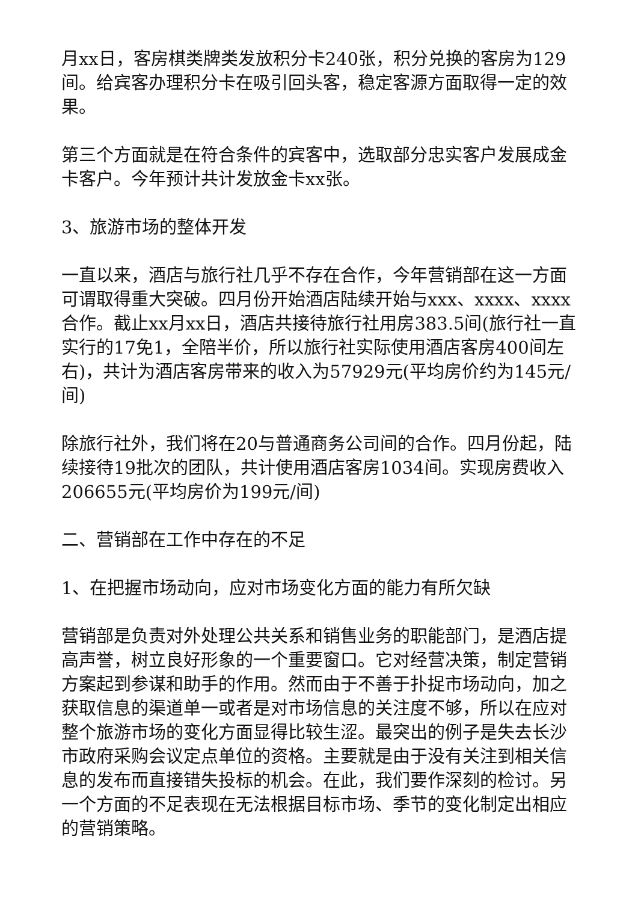月xx日，客房棋类牌类发放积分卡240张，积分兑换的客房为129间。给宾客办理积分卡在吸引回头客，稳定客源方面取得一定的效果。
第三个方面就是在符合条件的宾客中，选取部分忠实客户发展成金卡客户。今年预计共计发放金卡xx张。
3、旅游市场的整体开发
一直以来，酒店与旅行社几乎不存在合作，今年营销部在这一方面可谓取得重大突破。四月份开始酒店陆续开始与xxx、xxxx、xxxx合作。截止xx月xx日，酒店共接待旅行社用房383.5间(旅行社一直实行的17免1，全陪半价，所以旅行社实际使用酒店客房400间左右)，共计为酒店客房带来的收入为57929元(平均房价约为145元/间)
除旅行社外，我们将在20与普通商务公司间的合作。四月份起，陆续接待19批次的团队，共计使用酒店客房1034间。实现房费收入206655元(平均房价为199元/间)
二、营销部在工作中存在的不足
1、在把握市场动向，应对市场变化方面的能力有所欠缺
营销部是负责对外处理公共关系和销售业务的职能部门，是酒店提高声誉，树立良好形象的一个重要窗口。它对经营决策，制定营销方案起到参谋和助手的作用。然而由于不善于扑捉市场动向，加之获取信息的渠道单一或者是对市场信息的关注度不够，所以在应对整个旅游市场的变化方面显得比较生涩。最突出的例子是失去长沙市政府采购会议定点单位的资格。主要就是由于没有关注到相关信息的发布而直接错失投标的机会。在此，我们要作深刻的检讨。另一个方面的不足表现在无法根据目标市场、季节的变化制定出相应的营销策略。